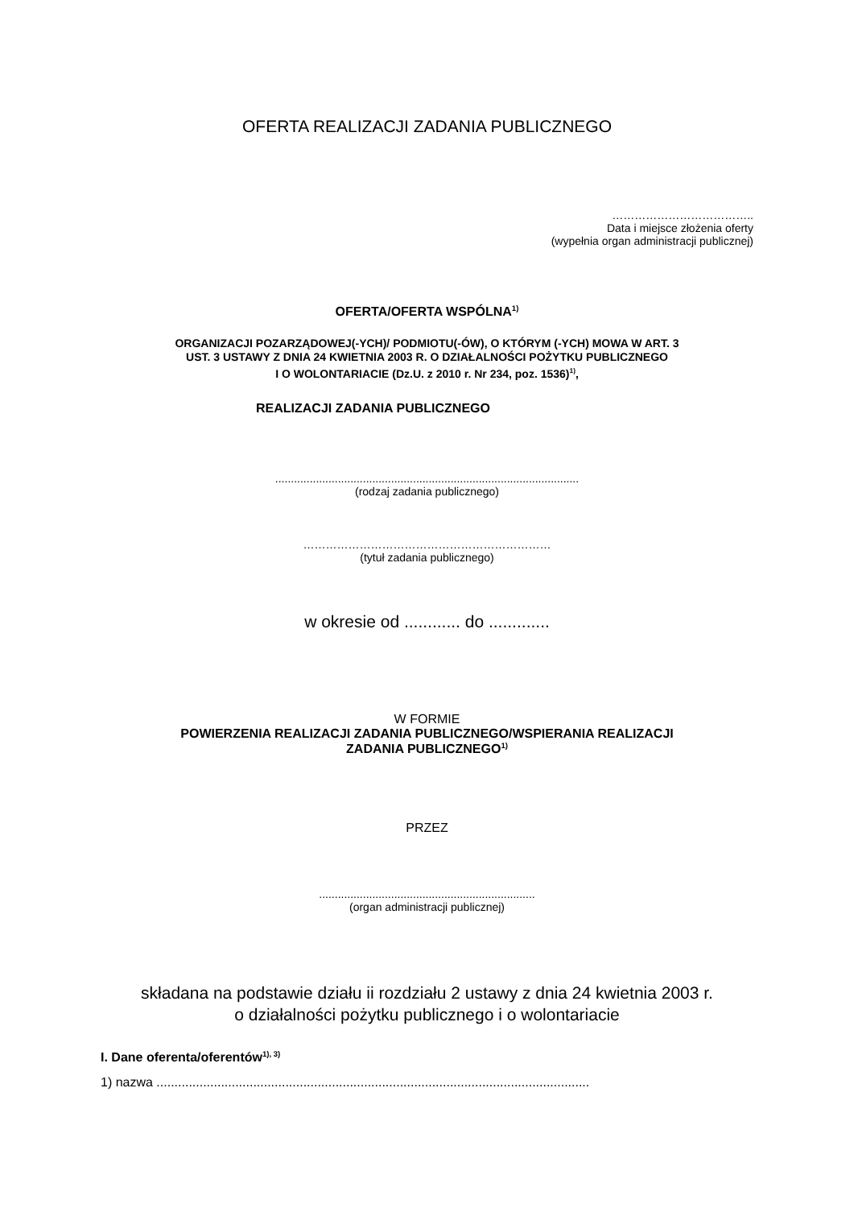OFERTA REALIZACJI ZADANIA PUBLICZNEGO
………………………………..
Data i miejsce złożenia oferty
(wypełnia organ administracji publicznej)
OFERTA/OFERTA WSPÓLNA<sup>1)</sup>
ORGANIZACJI POZARZĄDOWEJ(-YCH)/ PODMIOTU(-ÓW), O KTÓRYM (-YCH) MOWA W ART. 3
UST. 3 USTAWY Z DNIA 24 KWIETNIA 2003 R. O DZIAŁALNOŚCI POŻYTKU PUBLICZNEGO
I O WOLONTARIACIE (Dz.U. z 2010 r. Nr 234, poz. 1536)<sup>1)</sup>,
REALIZACJI ZADANIA PUBLICZNEGO
.................................................................................................
(rodzaj zadania publicznego)
…………………………………………………………
(tytuł zadania publicznego)
w okresie od ............ do .............
W FORMIE
POWIERZENIA REALIZACJI ZADANIA PUBLICZNEGO/WSPIERANIA REALIZACJI
ZADANIA PUBLICZNEGO<sup>1)</sup>
PRZEZ
.....................................................................
(organ administracji publicznej)
składana na podstawie działu ii rozdziału 2 ustawy z dnia 24 kwietnia 2003 r.
o działalności pożytku publicznego i o wolontariacie
I. Dane oferenta/oferentów<sup>1), 3)</sup>
1) nazwa .........................................................................................................................